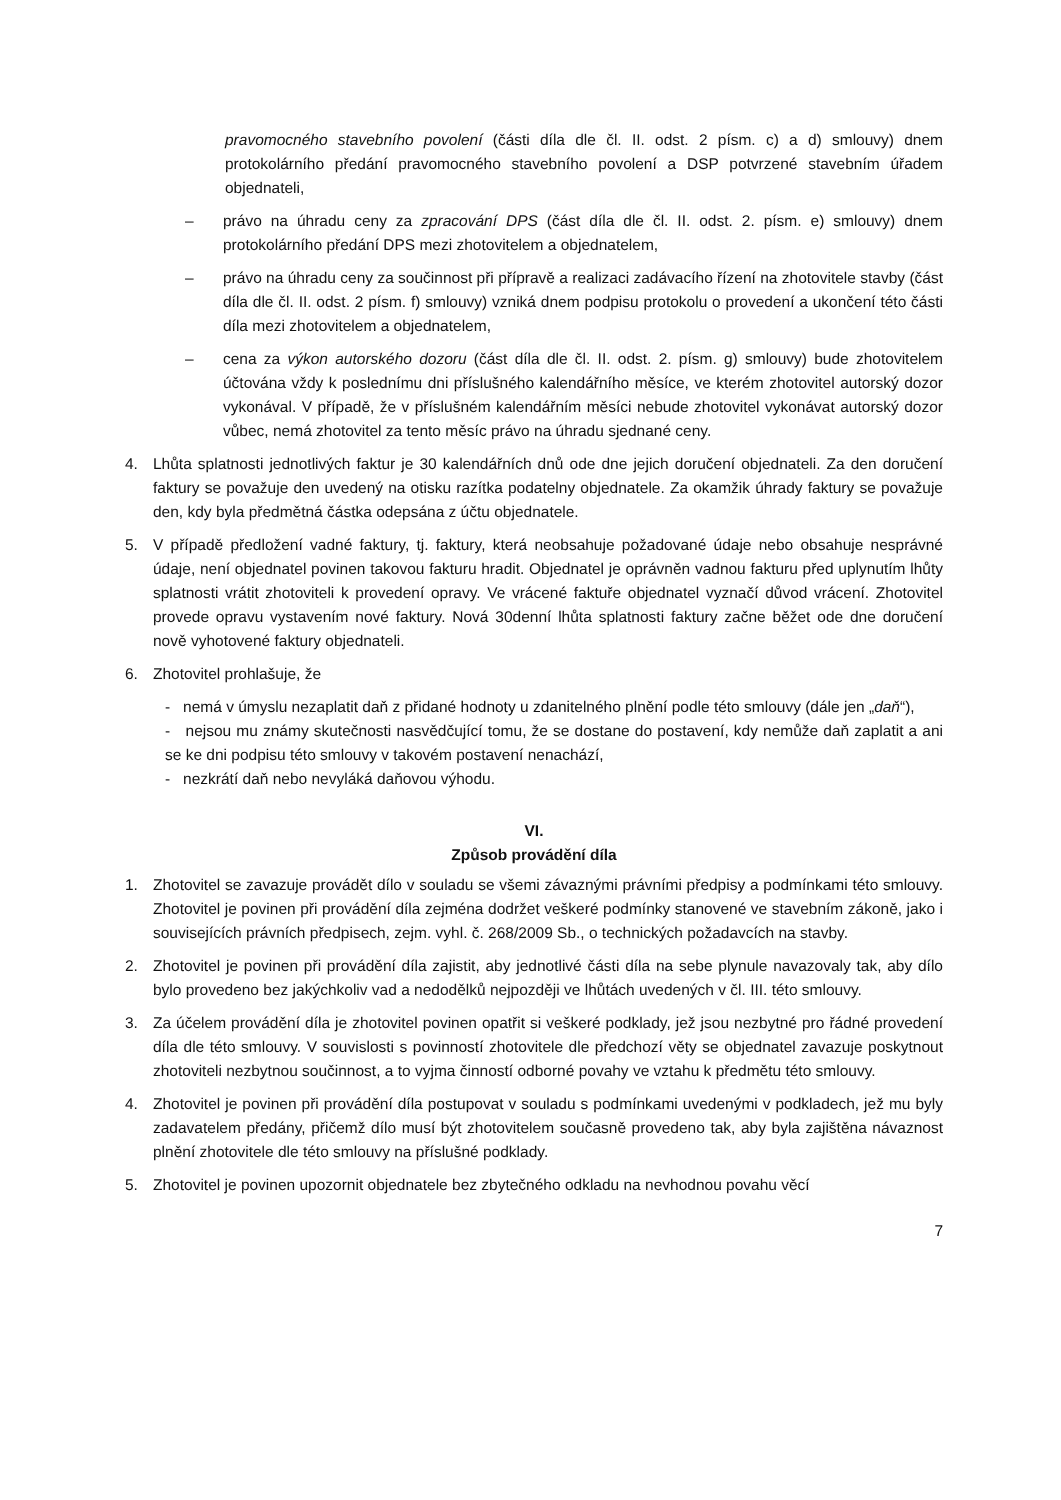pravomocného stavebního povolení (části díla dle čl. II. odst. 2 písm. c) a d) smlouvy) dnem protokolárního předání pravomocného stavebního povolení a DSP potvrzené stavebním úřadem objednateli,
– právo na úhradu ceny za zpracování DPS (část díla dle čl. II. odst. 2. písm. e) smlouvy) dnem protokolárního předání DPS mezi zhotovitelem a objednatelem,
– právo na úhradu ceny za součinnost při přípravě a realizaci zadávacího řízení na zhotovitele stavby (část díla dle čl. II. odst. 2 písm. f) smlouvy) vzniká dnem podpisu protokolu o provedení a ukončení této části díla mezi zhotovitelem a objednatelem,
– cena za výkon autorského dozoru (část díla dle čl. II. odst. 2. písm. g) smlouvy) bude zhotovitelem účtována vždy k poslednímu dni příslušného kalendářního měsíce, ve kterém zhotovitel autorský dozor vykonával. V případě, že v příslušném kalendářním měsíci nebude zhotovitel vykonávat autorský dozor vůbec, nemá zhotovitel za tento měsíc právo na úhradu sjednané ceny.
4. Lhůta splatnosti jednotlivých faktur je 30 kalendářních dnů ode dne jejich doručení objednateli. Za den doručení faktury se považuje den uvedený na otisku razítka podatelny objednatele. Za okamžik úhrady faktury se považuje den, kdy byla předmětná částka odepsána z účtu objednatele.
5. V případě předložení vadné faktury, tj. faktury, která neobsahuje požadované údaje nebo obsahuje nesprávné údaje, není objednatel povinen takovou fakturu hradit. Objednatel je oprávněn vadnou fakturu před uplynutím lhůty splatnosti vrátit zhotoviteli k provedení opravy. Ve vrácené faktuře objednatel vyznačí důvod vrácení. Zhotovitel provede opravu vystavením nové faktury. Nová 30denní lhůta splatnosti faktury začne běžet ode dne doručení nově vyhotovené faktury objednateli.
6. Zhotovitel prohlašuje, že
- nemá v úmyslu nezaplatit daň z přidané hodnoty u zdanitelného plnění podle této smlouvy (dále jen „daň“),
- nejsou mu známy skutečnosti nasvědčující tomu, že se dostane do postavení, kdy nemůže daň zaplatit a ani se ke dni podpisu této smlouvy v takovém postavení nenachází,
- nezkrátí daň nebo nevyláká daňovou výhodu.
VI.
Způsob provádění díla
1. Zhotovitel se zavazuje provádět dílo v souladu se všemi závaznými právními předpisy a podmínkami této smlouvy. Zhotovitel je povinen při provádění díla zejména dodržet veškeré podmínky stanovené ve stavebním zákoně, jako i souvisejících právních předpisech, zejm. vyhl. č. 268/2009 Sb., o technických požadavcích na stavby.
2. Zhotovitel je povinen při provádění díla zajistit, aby jednotlivé části díla na sebe plynule navazovaly tak, aby dílo bylo provedeno bez jakýchkoliv vad a nedodělků nejpozději ve lhůtách uvedených v čl. III. této smlouvy.
3. Za účelem provádění díla je zhotovitel povinen opatřit si veškeré podklady, jež jsou nezbytné pro řádné provedení díla dle této smlouvy. V souvislosti s povinností zhotovitele dle předchozí věty se objednatel zavazuje poskytnout zhotoviteli nezbytnou součinnost, a to vyjma činností odborné povahy ve vztahu k předmětu této smlouvy.
4. Zhotovitel je povinen při provádění díla postupovat v souladu s podmínkami uvedenými v podkladech, jež mu byly zadavatelem předány, přičemž dílo musí být zhotovitelem současně provedeno tak, aby byla zajištěna návaznost plnění zhotovitele dle této smlouvy na příslušné podklady.
5. Zhotovitel je povinen upozornit objednatele bez zbytečného odkladu na nevhodnou povahu věcí
7